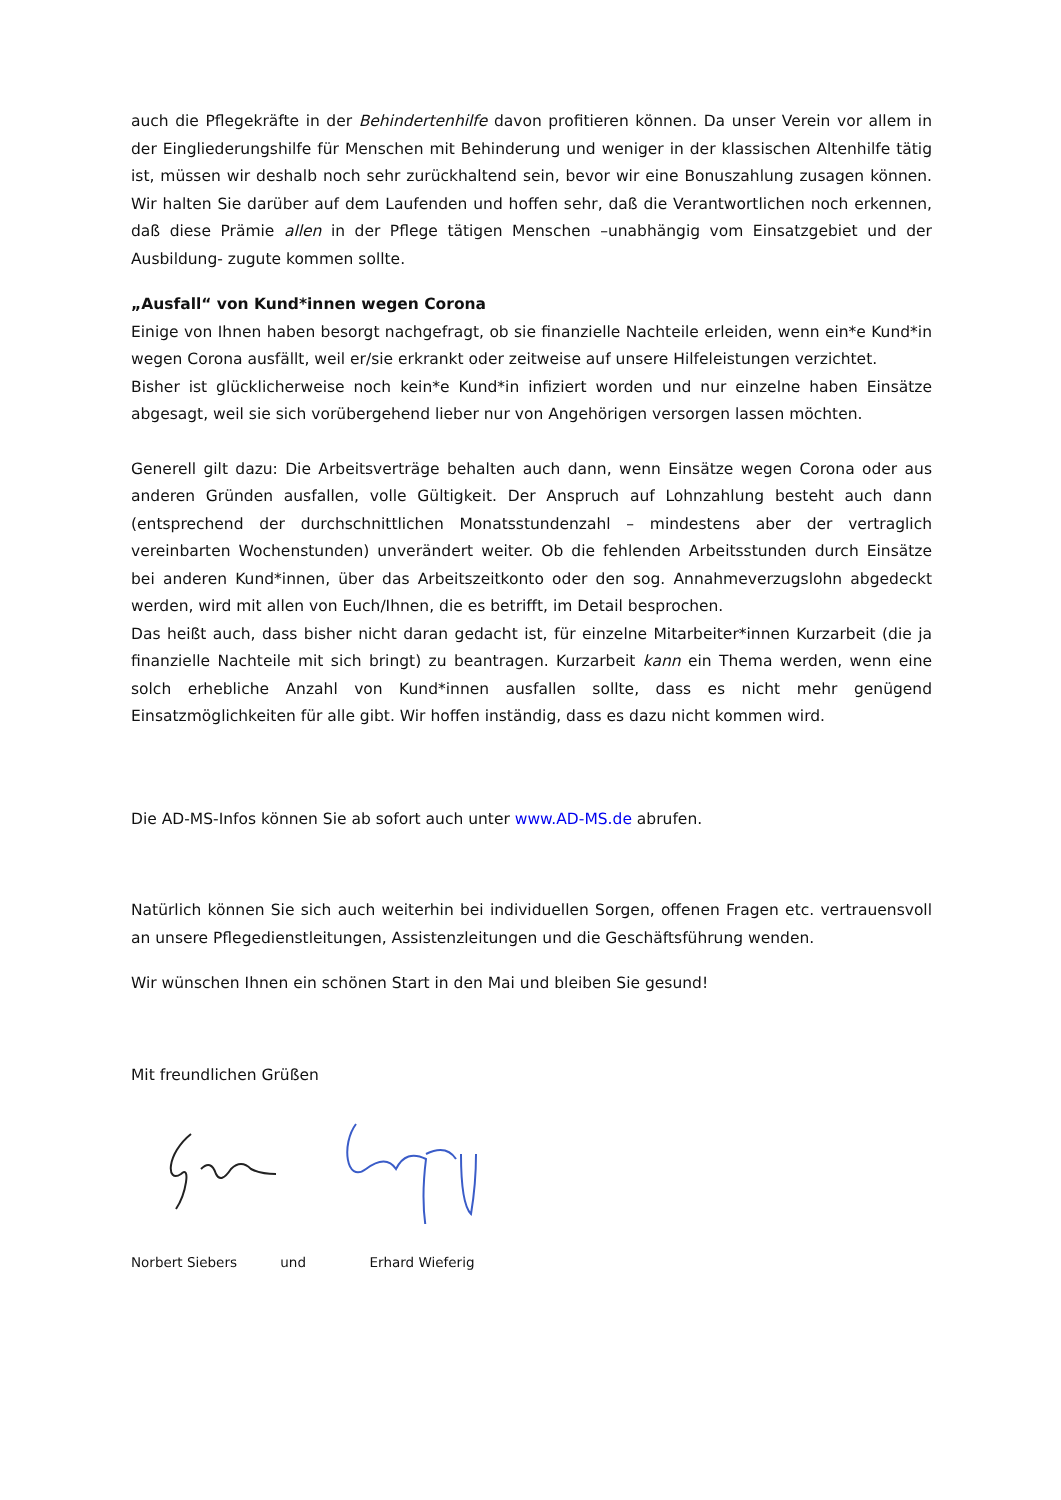auch die Pflegekräfte in der Behindertenhilfe davon profitieren können. Da unser Verein vor allem in der Eingliederungshilfe für Menschen mit Behinderung und weniger in der klassischen Altenhilfe tätig ist, müssen wir deshalb noch sehr zurückhaltend sein, bevor wir eine Bonuszahlung zusagen können. Wir halten Sie darüber auf dem Laufenden und hoffen sehr, daß die Verantwortlichen noch erkennen, daß diese Prämie allen in der Pflege tätigen Menschen –unabhängig vom Einsatzgebiet und der Ausbildung- zugute kommen sollte.
„Ausfall“ von Kund*innen wegen Corona
Einige von Ihnen haben besorgt nachgefragt, ob sie finanzielle Nachteile erleiden, wenn ein*e Kund*in wegen Corona ausfällt, weil er/sie erkrankt oder zeitweise auf unsere Hilfeleistungen verzichtet.
Bisher ist glücklicherweise noch kein*e Kund*in infiziert worden und nur einzelne haben Einsätze abgesagt, weil sie sich vorübergehend lieber nur von Angehörigen versorgen lassen möchten.
Generell gilt dazu: Die Arbeitsverträge behalten auch dann, wenn Einsätze wegen Corona oder aus anderen Gründen ausfallen, volle Gültigkeit. Der Anspruch auf Lohnzahlung besteht auch dann (entsprechend der durchschnittlichen Monatsstundenzahl – mindestens aber der vertraglich vereinbarten Wochenstunden) unverändert weiter. Ob die fehlenden Arbeitsstunden durch Einsätze bei anderen Kund*innen, über das Arbeitszeitkonto oder den sog. Annahmeverzugslohn abgedeckt werden, wird mit allen von Euch/Ihnen, die es betrifft, im Detail besprochen.
Das heißt auch, dass bisher nicht daran gedacht ist, für einzelne Mitarbeiter*innen Kurzarbeit (die ja finanzielle Nachteile mit sich bringt) zu beantragen. Kurzarbeit kann ein Thema werden, wenn eine solch erhebliche Anzahl von Kund*innen ausfallen sollte, dass es nicht mehr genügend Einsatzmöglichkeiten für alle gibt. Wir hoffen inständig, dass es dazu nicht kommen wird.
Die AD-MS-Infos können Sie ab sofort auch unter www.AD-MS.de abrufen.
Natürlich können Sie sich auch weiterhin bei individuellen Sorgen, offenen Fragen etc. vertrauensvoll an unsere Pflegedienstleitungen, Assistenzleitungen und die Geschäftsführung wenden.
Wir wünschen Ihnen ein schönen Start in den Mai und bleiben Sie gesund!
Mit freundlichen Grüßen
Norbert Siebers und Erhard Wieferig